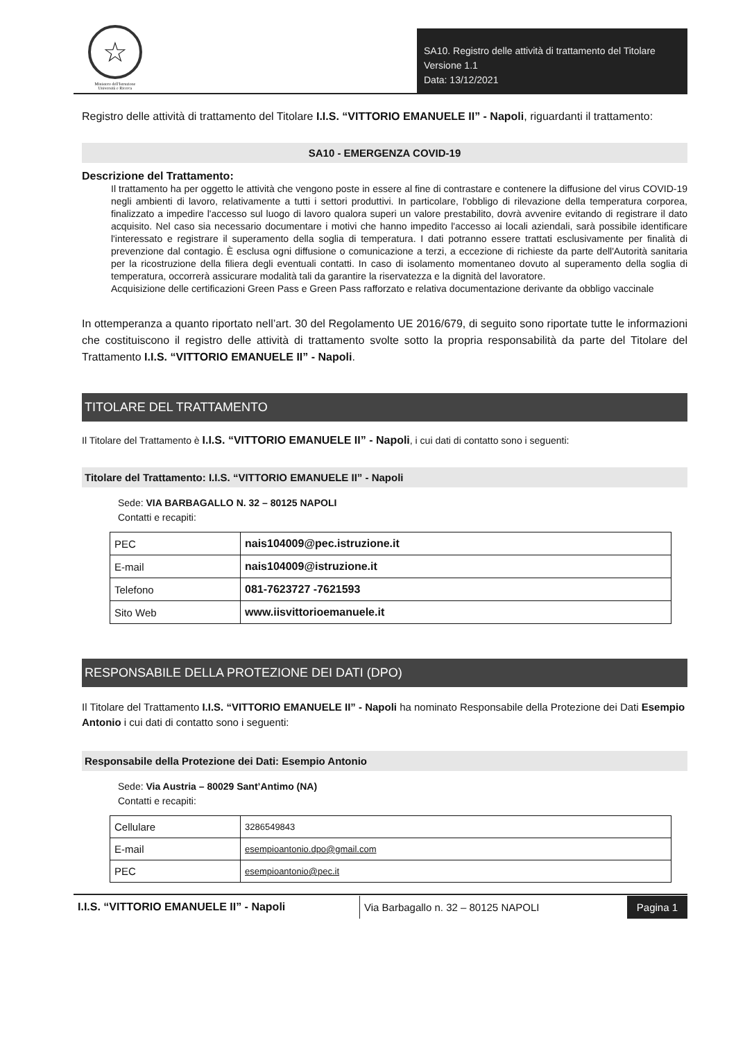☆
Ministero dell'Istruzione
Università e Ricerca
SA10. Registro delle attività di trattamento del Titolare
Versione 1.1
Data: 13/12/2021
Registro delle attività di trattamento del Titolare I.I.S. “VITTORIO EMANUELE II” - Napoli, riguardanti il trattamento:
SA10 - EMERGENZA COVID-19
Descrizione del Trattamento:
Il trattamento ha per oggetto le attività che vengono poste in essere al fine di contrastare e contenere la diffusione del virus COVID-19 negli ambienti di lavoro, relativamente a tutti i settori produttivi. In particolare, l'obbligo di rilevazione della temperatura corporea, finalizzato a impedire l'accesso sul luogo di lavoro qualora superi un valore prestabilito, dovrà avvenire evitando di registrare il dato acquisito. Nel caso sia necessario documentare i motivi che hanno impedito l'accesso ai locali aziendali, sarà possibile identificare l'interessato e registrare il superamento della soglia di temperatura. I dati potranno essere trattati esclusivamente per finalità di prevenzione dal contagio. È esclusa ogni diffusione o comunicazione a terzi, a eccezione di richieste da parte dell'Autorità sanitaria per la ricostruzione della filiera degli eventuali contatti. In caso di isolamento momentaneo dovuto al superamento della soglia di temperatura, occorrerà assicurare modalità tali da garantire la riservatezza e la dignità del lavoratore.
Acquisizione delle certificazioni Green Pass e Green Pass rafforzato e relativa documentazione derivante da obbligo vaccinale
In ottemperanza a quanto riportato nell’art. 30 del Regolamento UE 2016/679, di seguito sono riportate tutte le informazioni che costituiscono il registro delle attività di trattamento svolte sotto la propria responsabilità da parte del Titolare del Trattamento I.I.S. “VITTORIO EMANUELE II” - Napoli.
TITOLARE DEL TRATTAMENTO
Il Titolare del Trattamento è I.I.S. “VITTORIO EMANUELE II” - Napoli, i cui dati di contatto sono i seguenti:
Titolare del Trattamento: I.I.S. “VITTORIO EMANUELE II” - Napoli
Sede: VIA BARBAGALLO N. 32 – 80125 NAPOLI
Contatti e recapiti:
| PEC | nais104009@pec.istruzione.it |
| E-mail | nais104009@istruzione.it |
| Telefono | 081-7623727 -7621593 |
| Sito Web | www.iisvittorioemanuele.it |
RESPONSABILE DELLA PROTEZIONE DEI DATI (DPO)
Il Titolare del Trattamento I.I.S. “VITTORIO EMANUELE II” - Napoli ha nominato Responsabile della Protezione dei Dati Esempio Antonio i cui dati di contatto sono i seguenti:
Responsabile della Protezione dei Dati: Esempio Antonio
Sede: Via Austria – 80029 Sant’Antimo (NA)
Contatti e recapiti:
| Cellulare | 3286549843 |
| E-mail | esempioantonio.dpo@gmail.com |
| PEC | esempioantonio@pec.it |
I.I.S. “VITTORIO EMANUELE II” - Napoli
Via Barbagallo n. 32 – 80125 NAPOLI
Pagina 1